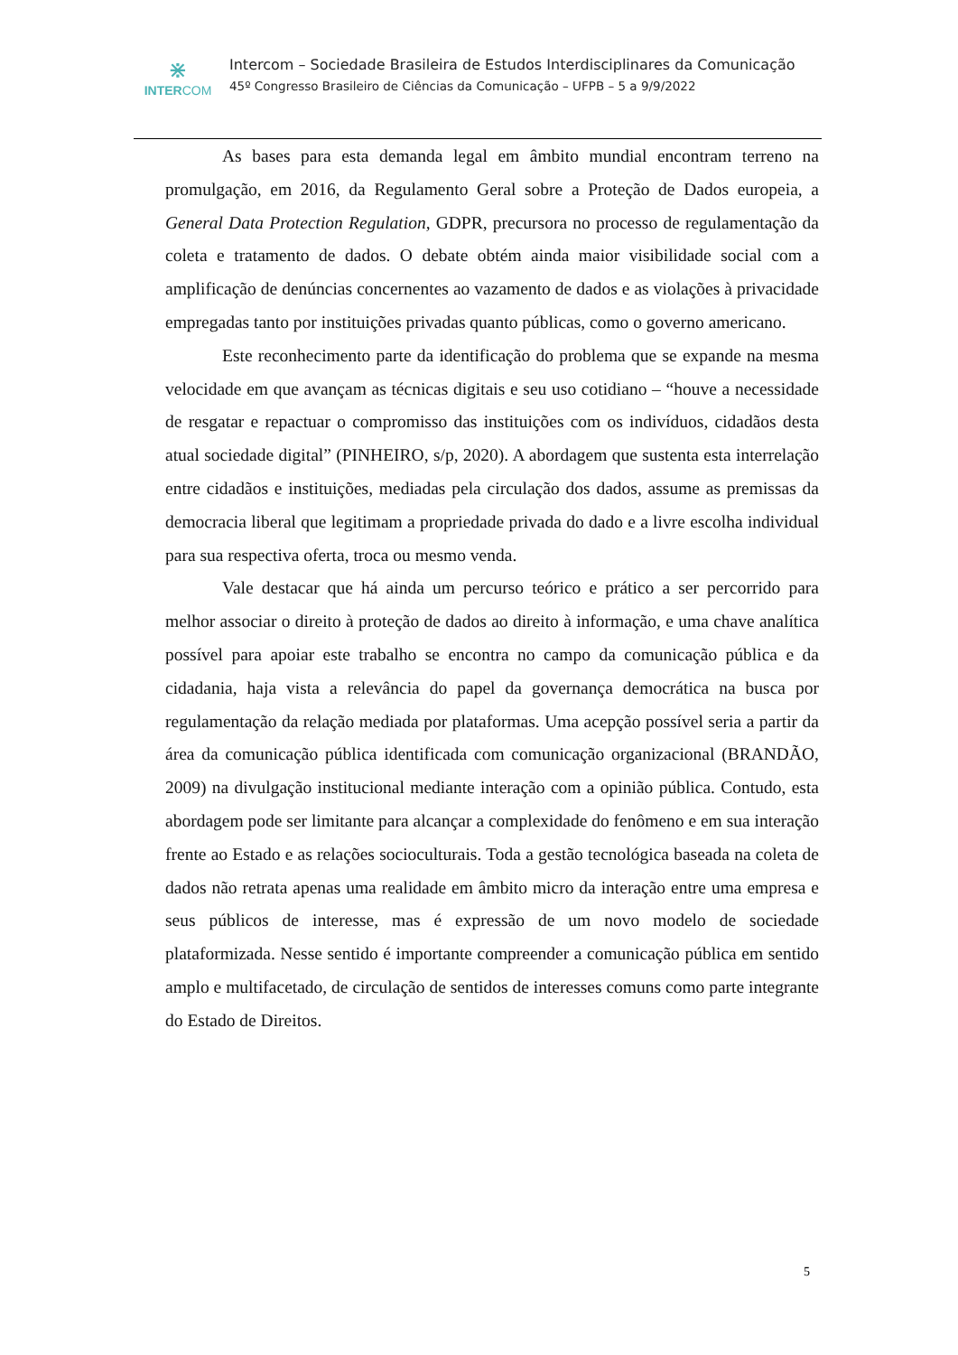⋇
INTERCOM
Intercom – Sociedade Brasileira de Estudos Interdisciplinares da Comunicação
45º Congresso Brasileiro de Ciências da Comunicação – UFPB – 5 a 9/9/2022
As bases para esta demanda legal em âmbito mundial encontram terreno na promulgação, em 2016, da Regulamento Geral sobre a Proteção de Dados europeia, a General Data Protection Regulation, GDPR, precursora no processo de regulamentação da coleta e tratamento de dados. O debate obtém ainda maior visibilidade social com a amplificação de denúncias concernentes ao vazamento de dados e as violações à privacidade empregadas tanto por instituições privadas quanto públicas, como o governo americano.
Este reconhecimento parte da identificação do problema que se expande na mesma velocidade em que avançam as técnicas digitais e seu uso cotidiano – “houve a necessidade de resgatar e repactuar o compromisso das instituições com os indivíduos, cidadãos desta atual sociedade digital” (PINHEIRO, s/p, 2020). A abordagem que sustenta esta interrelação entre cidadãos e instituições, mediadas pela circulação dos dados, assume as premissas da democracia liberal que legitimam a propriedade privada do dado e a livre escolha individual para sua respectiva oferta, troca ou mesmo venda.
Vale destacar que há ainda um percurso teórico e prático a ser percorrido para melhor associar o direito à proteção de dados ao direito à informação, e uma chave analítica possível para apoiar este trabalho se encontra no campo da comunicação pública e da cidadania, haja vista a relevância do papel da governança democrática na busca por regulamentação da relação mediada por plataformas. Uma acepção possível seria a partir da área da comunicação pública identificada com comunicação organizacional (BRANDÃO, 2009) na divulgação institucional mediante interação com a opinião pública. Contudo, esta abordagem pode ser limitante para alcançar a complexidade do fenômeno e em sua interação frente ao Estado e as relações socioculturais. Toda a gestão tecnológica baseada na coleta de dados não retrata apenas uma realidade em âmbito micro da interação entre uma empresa e seus públicos de interesse, mas é expressão de um novo modelo de sociedade plataformizada. Nesse sentido é importante compreender a comunicação pública em sentido amplo e multifacetado, de circulação de sentidos de interesses comuns como parte integrante do Estado de Direitos.
5